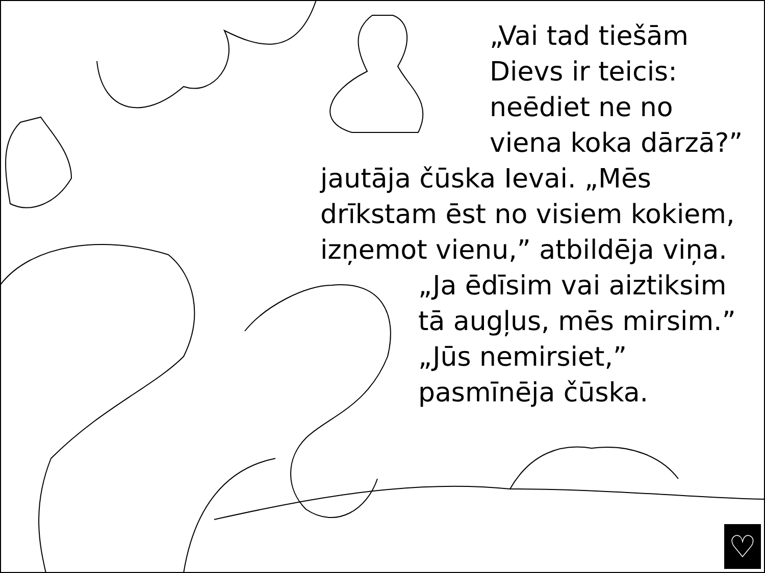„Vai tad tiešām
Dievs ir teicis:
neēdiet ne no
viena koka dārzā?”
jautāja čūska Ievai. „Mēs
drīkstam ēst no visiem kokiem,
izņemot vienu,” atbildēja viņa.
„Ja ēdīsim vai aiztiksim
tā augļus, mēs mirsim.”
„Jūs nemirsiet,”
pasmīnēja čūska.
♡